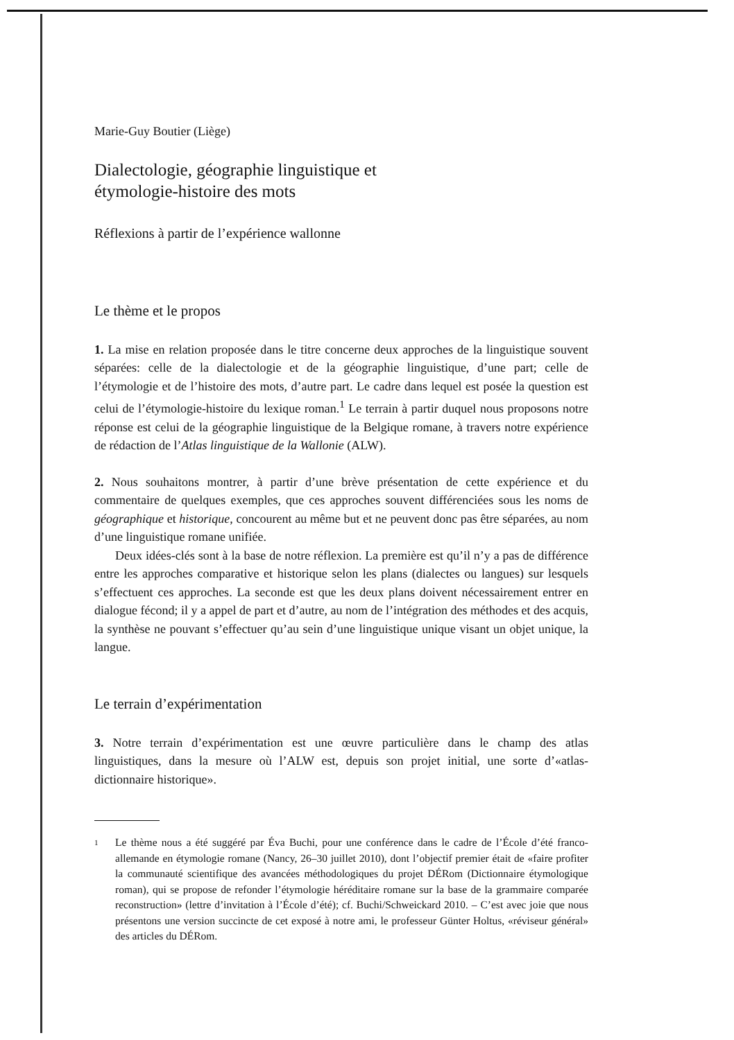Marie-Guy Boutier (Liège)
Dialectologie, géographie linguistique et
étymologie-histoire des mots
Réflexions à partir de l’expérience wallonne
Le thème et le propos
1. La mise en relation proposée dans le titre concerne deux approches de la linguistique souvent séparées: celle de la dialectologie et de la géographie linguistique, d’une part; celle de l’étymologie et de l’histoire des mots, d’autre part. Le cadre dans lequel est posée la question est celui de l’étymologie-histoire du lexique roman.<sup>1</sup> Le terrain à partir duquel nous proposons notre réponse est celui de la géographie linguistique de la Belgique romane, à travers notre expérience de rédaction de l’Atlas linguistique de la Wallonie (ALW).
2. Nous souhaitons montrer, à partir d’une brève présentation de cette expérience et du commentaire de quelques exemples, que ces approches souvent différenciées sous les noms de géographique et historique, concourent au même but et ne peuvent donc pas être séparées, au nom d’une linguistique romane unifiée.
Deux idées-clés sont à la base de notre réflexion. La première est qu’il n’y a pas de différence entre les approches comparative et historique selon les plans (dialectes ou langues) sur lesquels s’effectuent ces approches. La seconde est que les deux plans doivent nécessairement entrer en dialogue fécond; il y a appel de part et d’autre, au nom de l’intégration des méthodes et des acquis, la synthèse ne pouvant s’effectuer qu’au sein d’une linguistique unique visant un objet unique, la langue.
Le terrain d’expérimentation
3. Notre terrain d’expérimentation est une œuvre particulière dans le champ des atlas linguistiques, dans la mesure où l’ALW est, depuis son projet initial, une sorte d’«atlas-dictionnaire historique».
1
Le thème nous a été suggéré par Éva Buchi, pour une conférence dans le cadre de l’École d’été franco-allemande en étymologie romane (Nancy, 26–30 juillet 2010), dont l’objectif premier était de «faire profiter la communauté scientifique des avancées méthodologiques du projet DÉRom (Dictionnaire étymologique roman), qui se propose de refonder l’étymologie héréditaire romane sur la base de la grammaire comparée reconstruction» (lettre d’invitation à l’École d’été); cf. Buchi/Schweickard 2010. – C’est avec joie que nous présentons une version succincte de cet exposé à notre ami, le professeur Günter Holtus, «réviseur général» des articles du DÉRom.